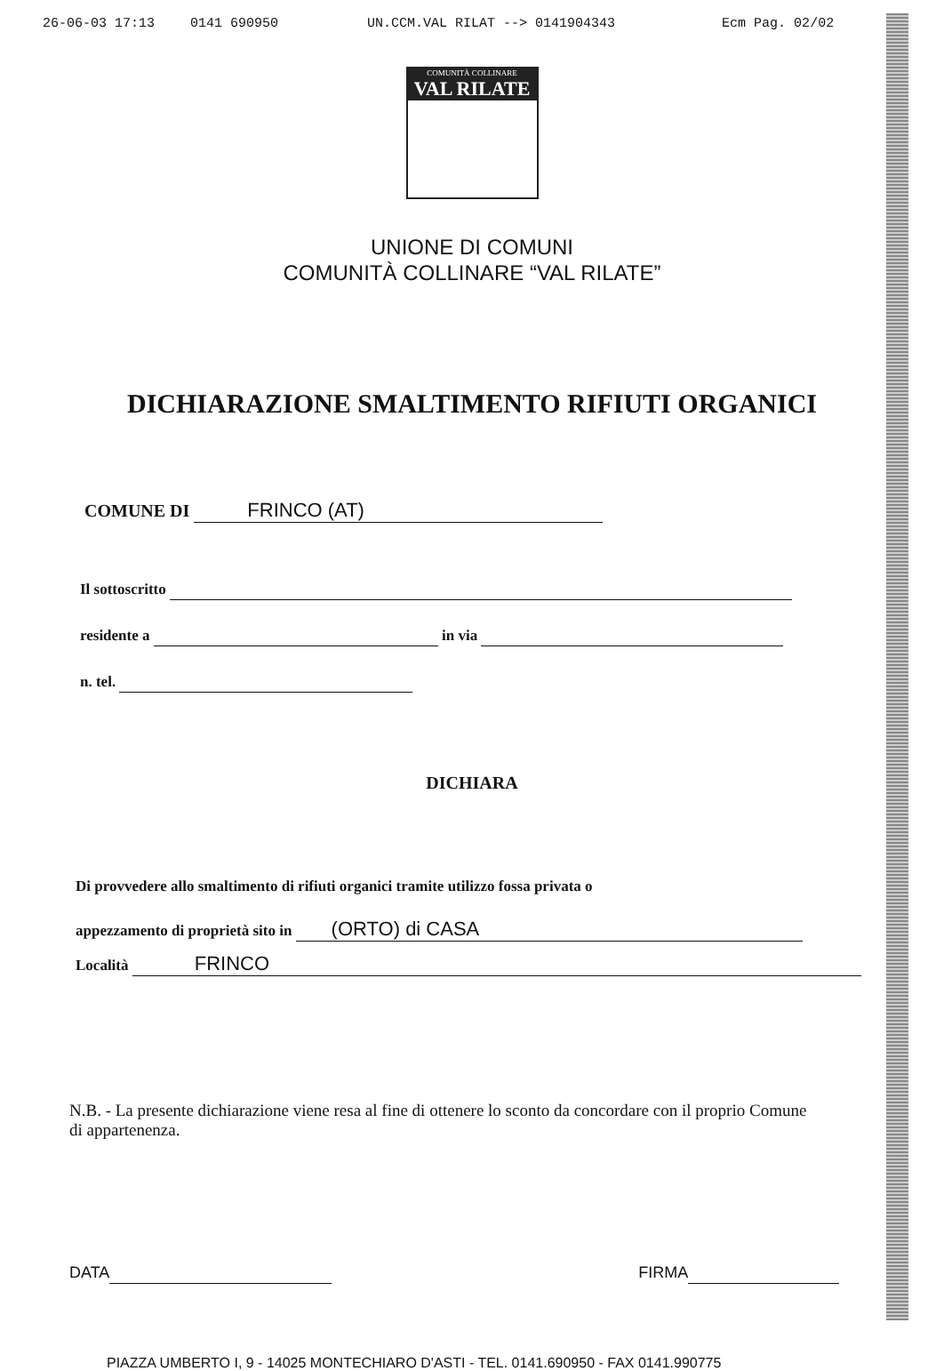26-06-03 17:13 0141 690950 UN.CCM.VAL RILAT --> 0141904343 Ecm Pag. 02/02
COMUNITÀ COLLINARE
VAL RILATE
UNIONE DI COMUNI
COMUNITÀ COLLINARE “VAL RILATE”
DICHIARAZIONE SMALTIMENTO RIFIUTI ORGANICI
COMUNE DI FRINCO (AT)
Il sottoscritto
residente a in via
n. tel.
DICHIARA
Di provvedere allo smaltimento di rifiuti organici tramite utilizzo fossa privata o
appezzamento di proprietà sito in (ORTO) di CASA
Località FRINCO
N.B. - La presente dichiarazione viene resa al fine di ottenere lo sconto da concordare con il proprio Comune di appartenenza.
DATA FIRMA
PIAZZA UMBERTO I, 9 - 14025 MONTECHIARO D'ASTI - TEL. 0141.690950 - FAX 0141.990775